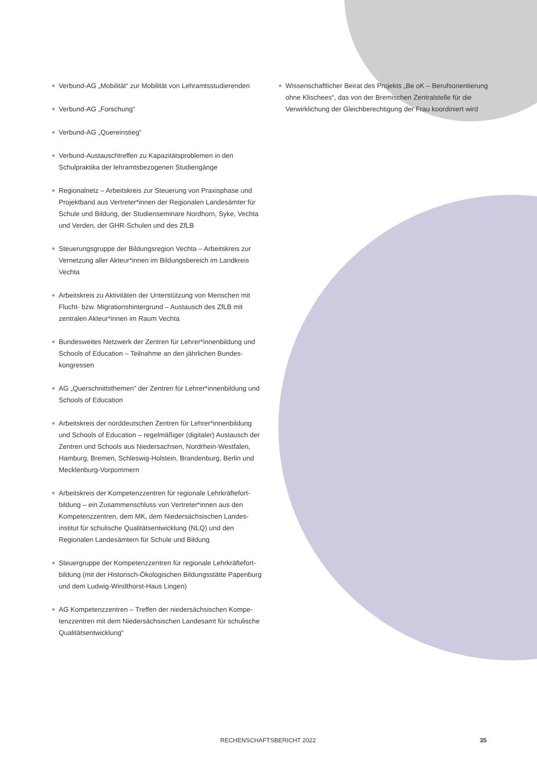Verbund-AG „Mobilität“ zur Mobilität von Lehramtsstudierenden
Verbund-AG „Forschung“
Verbund-AG „Quereinstieg“
Verbund-Austauschtreffen zu Kapazitätsproblemen in den Schulpraktika der lehramtsbezogenen Studiengänge
Regionalnetz – Arbeitskreis zur Steuerung von Praxisphase und Projektband aus Vertreter*innen der Regionalen Landesämter für Schule und Bildung, der Studienseminare Nordhorn, Syke, Vechta und Verden, der GHR-Schulen und des ZfLB
Steuerungsgruppe der Bildungsregion Vechta – Arbeitskreis zur Vernetzung aller Akteur*innen im Bildungsbereich im Landkreis Vechta
Arbeitskreis zu Aktivitäten der Unterstützung von Menschen mit Flucht- bzw. Migrationshintergrund – Austausch des ZfLB mit zentralen Akteur*innen im Raum Vechta
Bundesweites Netzwerk der Zentren für Lehrer*innenbildung und Schools of Education – Teilnahme an den jährlichen Bundes­kongressen
AG „Querschnittsthemen“ der Zentren für Lehrer*innenbildung und Schools of Education
Arbeitskreis der norddeutschen Zentren für Lehrer*innenbildung und Schools of Education – regelmäßiger (digitaler) Austausch der Zentren und Schools aus Niedersachsen, Nordrhein-Westfalen, Hamburg, Bremen, Schleswig-Holstein, Brandenburg, Berlin und Mecklenburg-Vorpommern
Arbeitskreis der Kompetenzzentren für regionale Lehrkräftefort­bildung – ein Zusammenschluss von Vertreter*innen aus den Kompetenzzentren, dem MK, dem Niedersächsischen Landes­institut für schulische Qualitätsentwicklung (NLQ) und den Regionalen Landesämtern für Schule und Bildung
Steuergruppe der Kompetenzzentren für regionale Lehrkräftefort­bildung (mit der Historisch-Ökologischen Bildungsstätte Papenburg und dem Ludwig-Windthorst-Haus Lingen)
AG Kompetenzzentren – Treffen der niedersächsischen Kompe­tenzzentren mit dem Niedersächsischen Landesamt für schulische Qualitätsentwicklung“
Wissenschaftlicher Beirat des Projekts „Be oK – Berufsorientie­rung ohne Klischees“, das von der Bremischen Zentralstelle für die Verwirklichung der Gleichberechtigung der Frau koordiniert wird
RECHENSCHAFTSBERICHT 2022 35